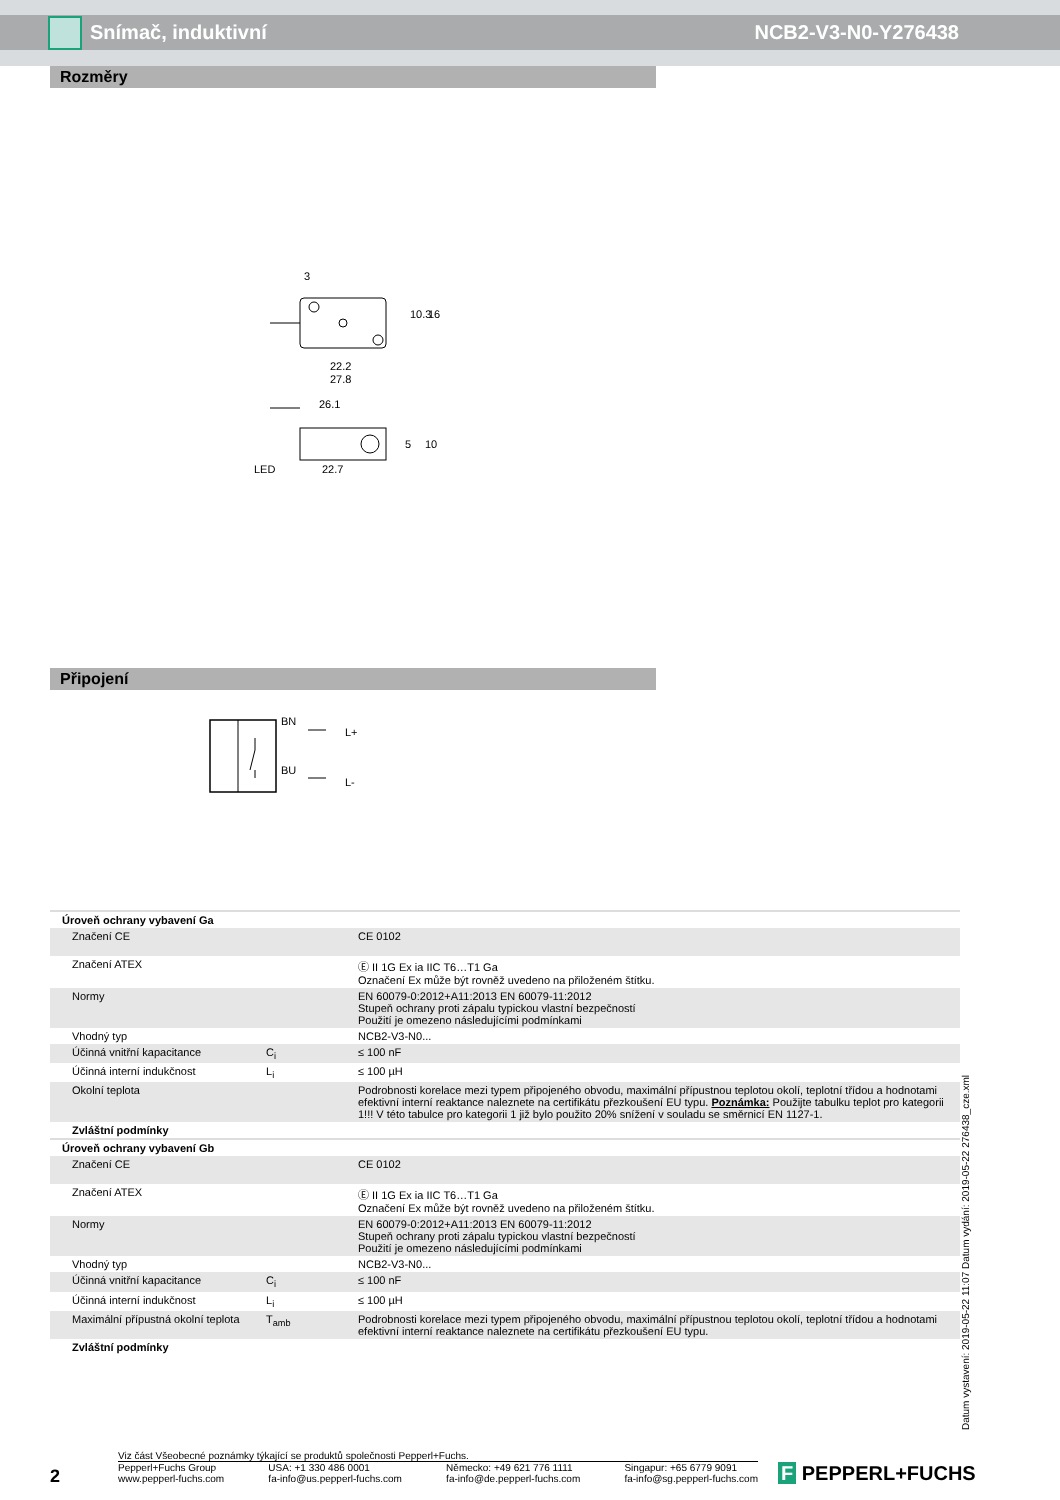Snímač, induktivní NCB2-V3-N0-Y276438
Rozměry
3
22.2
27.8
26.1
22.7
LED
10.3
16
5
10
Připojení
BN
BU
L+
L-
| Úroveň ochrany vybavení Ga | | |
| Značení CE | | CE 0102 |
| Značení ATEX | | Ⓔ II 1G Ex ia IIC T6…T1 Ga Označení Ex může být rovněž uvedeno na přiloženém štítku. |
| Normy | | EN 60079-0:2012+A11:2013 EN 60079-11:2012 Stupeň ochrany proti zápalu typickou vlastní bezpečností Použití je omezeno následujícími podmínkami |
| Vhodný typ | | NCB2-V3-N0... |
| Účinná vnitřní kapacitance | C<sub>i</sub> | ≤ 100 nF |
| Účinná interní indukčnost | L<sub>i</sub> | ≤ 100 µH |
| Okolní teplota | | Podrobnosti korelace mezi typem připojeného obvodu, maximální přípustnou teplotou okolí, teplotní třídou a hodnotami efektivní interní reaktance naleznete na certifikátu přezkoušení EU typu. Poznámka: Použijte tabulku teplot pro kategorii 1!!! V této tabulce pro kategorii 1 již bylo použito 20% snížení v souladu se směrnicí EN 1127-1. |
| Zvláštní podmínky | | |
| Úroveň ochrany vybavení Gb | | |
| Značení CE | | CE 0102 |
| Značení ATEX | | Ⓔ II 1G Ex ia IIC T6…T1 Ga Označení Ex může být rovněž uvedeno na přiloženém štítku. |
| Normy | | EN 60079-0:2012+A11:2013 EN 60079-11:2012 Stupeň ochrany proti zápalu typickou vlastní bezpečností Použití je omezeno následujícími podmínkami |
| Vhodný typ | | NCB2-V3-N0... |
| Účinná vnitřní kapacitance | C<sub>i</sub> | ≤ 100 nF |
| Účinná interní indukčnost | L<sub>i</sub> | ≤ 100 µH |
| Maximální přípustná okolní teplota | T<sub>amb</sub> | Podrobnosti korelace mezi typem připojeného obvodu, maximální přípustnou teplotou okolí, teplotní třídou a hodnotami efektivní interní reaktance naleznete na certifikátu přezkoušení EU typu. |
| Zvláštní podmínky | | |
Datum vystavení: 2019-05-22 11:07 Datum vydání: 2019-05-22 276438_cze.xml
2
Viz část Všeobecné poznámky týkající se produktů společnosti Pepperl+Fuchs.
Pepperl+Fuchs Group
www.pepperl-fuchs.com USA: +1 330 486 0001
fa-info@us.pepperl-fuchs.com Německo: +49 621 776 1111
fa-info@de.pepperl-fuchs.com Singapur: +65 6779 9091
fa-info@sg.pepperl-fuchs.com
F PEPPERL+FUCHS